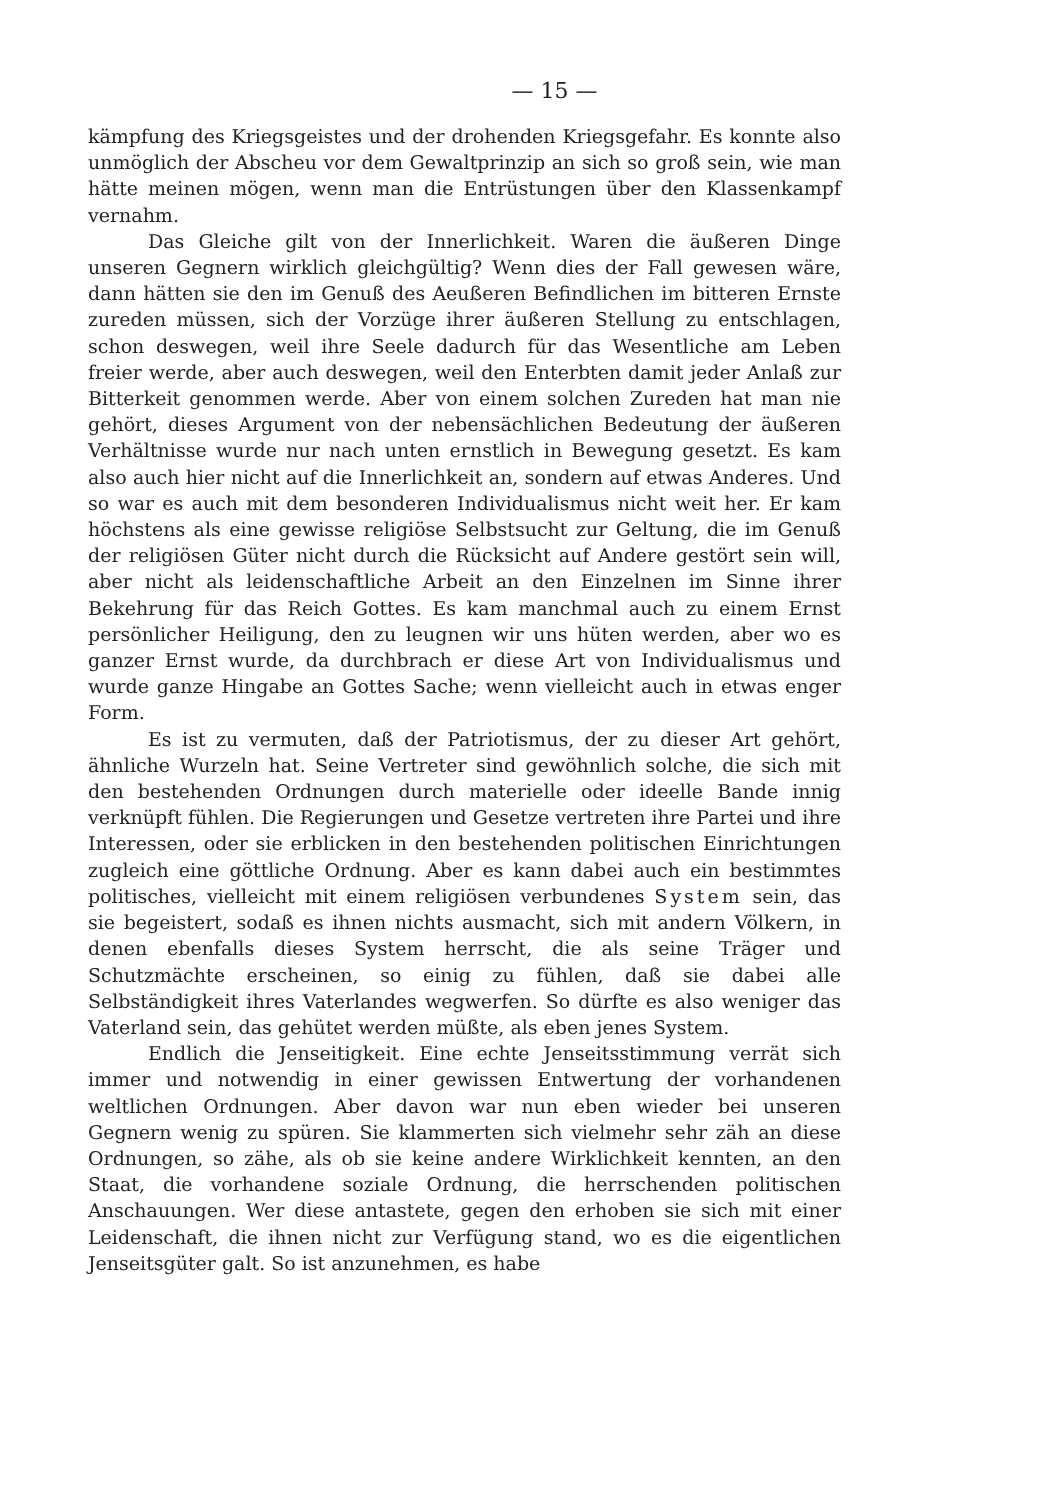— 15 —
kämpfung des Kriegsgeistes und der drohenden Kriegsgefahr. Es konnte also unmöglich der Abscheu vor dem Gewaltprinzip an sich so groß sein, wie man hätte meinen mögen, wenn man die Entrüstungen über den Klassenkampf vernahm.
Das Gleiche gilt von der Innerlichkeit. Waren die äußeren Dinge unseren Gegnern wirklich gleichgültig? Wenn dies der Fall gewesen wäre, dann hätten sie den im Genuß des Aeußeren Befindlichen im bitteren Ernste zureden müssen, sich der Vorzüge ihrer äußeren Stellung zu entschlagen, schon deswegen, weil ihre Seele dadurch für das Wesentliche am Leben freier werde, aber auch deswegen, weil den Enterbten damit jeder Anlaß zur Bitterkeit genommen werde. Aber von einem solchen Zureden hat man nie gehört, dieses Argument von der nebensächlichen Bedeutung der äußeren Verhältnisse wurde nur nach unten ernstlich in Bewegung gesetzt. Es kam also auch hier nicht auf die Innerlichkeit an, sondern auf etwas Anderes. Und so war es auch mit dem besonderen Individualismus nicht weit her. Er kam höchstens als eine gewisse religiöse Selbstsucht zur Geltung, die im Genuß der religiösen Güter nicht durch die Rücksicht auf Andere gestört sein will, aber nicht als leidenschaftliche Arbeit an den Einzelnen im Sinne ihrer Bekehrung für das Reich Gottes. Es kam manchmal auch zu einem Ernst persönlicher Heiligung, den zu leugnen wir uns hüten werden, aber wo es ganzer Ernst wurde, da durchbrach er diese Art von Individualismus und wurde ganze Hingabe an Gottes Sache; wenn vielleicht auch in etwas enger Form.
Es ist zu vermuten, daß der Patriotismus, der zu dieser Art gehört, ähnliche Wurzeln hat. Seine Vertreter sind gewöhnlich solche, die sich mit den bestehenden Ordnungen durch materielle oder ideelle Bande innig verknüpft fühlen. Die Regierungen und Gesetze vertreten ihre Partei und ihre Interessen, oder sie erblicken in den bestehenden politischen Einrichtungen zugleich eine göttliche Ordnung. Aber es kann dabei auch ein bestimmtes politisches, vielleicht mit einem religiösen verbundenes System sein, das sie begeistert, sodaß es ihnen nichts ausmacht, sich mit andern Völkern, in denen ebenfalls dieses System herrscht, die als seine Träger und Schutzmächte erscheinen, so einig zu fühlen, daß sie dabei alle Selbständigkeit ihres Vaterlandes wegwerfen. So dürfte es also weniger das Vaterland sein, das gehütet werden müßte, als eben jenes System.
Endlich die Jenseitigkeit. Eine echte Jenseitsstimmung verrät sich immer und notwendig in einer gewissen Entwertung der vorhandenen weltlichen Ordnungen. Aber davon war nun eben wieder bei unseren Gegnern wenig zu spüren. Sie klammerten sich vielmehr sehr zäh an diese Ordnungen, so zähe, als ob sie keine andere Wirklichkeit kennten, an den Staat, die vorhandene soziale Ordnung, die herrschenden politischen Anschauungen. Wer diese antastete, gegen den erhoben sie sich mit einer Leidenschaft, die ihnen nicht zur Verfügung stand, wo es die eigentlichen Jenseitsgüter galt. So ist anzunehmen, es habe